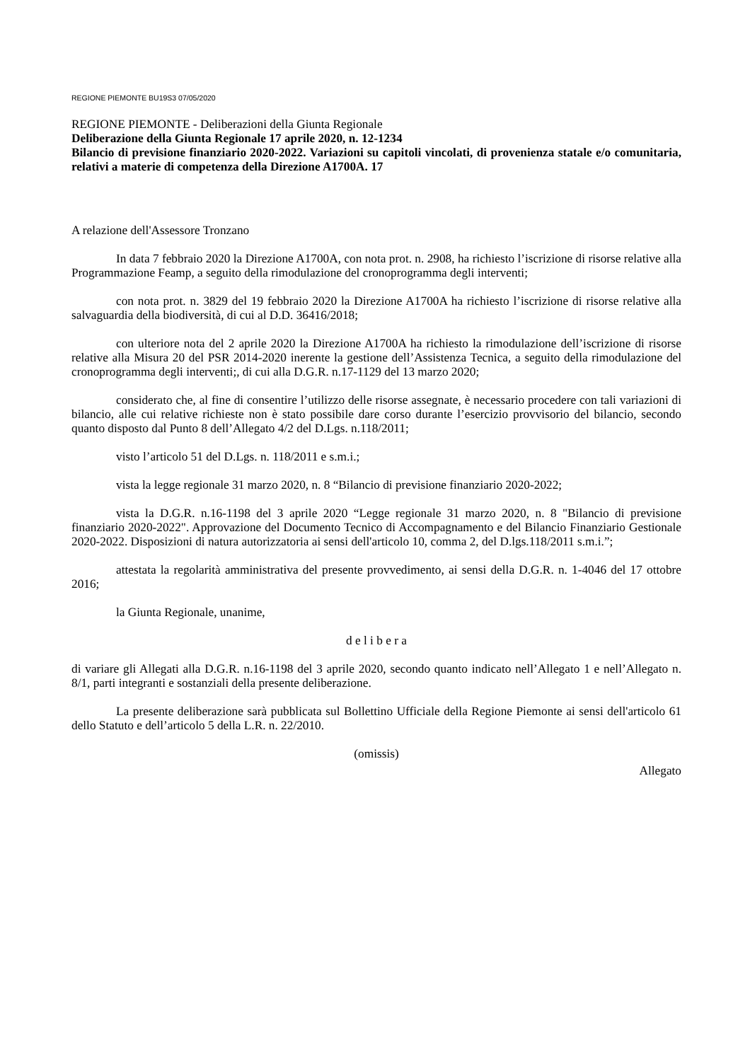REGIONE PIEMONTE BU19S3 07/05/2020
REGIONE PIEMONTE - Deliberazioni della Giunta Regionale
Deliberazione della Giunta Regionale 17 aprile 2020, n. 12-1234
Bilancio di previsione finanziario 2020-2022. Variazioni su capitoli vincolati, di provenienza statale e/o comunitaria, relativi a materie di competenza della Direzione A1700A. 17
A relazione dell'Assessore Tronzano
In data 7 febbraio 2020 la Direzione A1700A, con nota prot. n. 2908, ha richiesto l’iscrizione di risorse relative alla Programmazione Feamp, a seguito della rimodulazione del cronoprogramma degli interventi;
con nota prot. n. 3829 del 19 febbraio 2020 la Direzione A1700A ha richiesto l’iscrizione di risorse relative alla salvaguardia della biodiversità, di cui al D.D. 36416/2018;
con ulteriore nota del 2 aprile 2020 la Direzione A1700A ha richiesto la rimodulazione dell’iscrizione di risorse relative alla Misura 20 del PSR 2014-2020 inerente la gestione dell’Assistenza Tecnica, a seguito della rimodulazione del cronoprogramma degli interventi;, di cui alla D.G.R. n.17-1129 del 13 marzo 2020;
considerato che, al fine di consentire l’utilizzo delle risorse assegnate, è necessario procedere con tali variazioni di bilancio, alle cui relative richieste non è stato possibile dare corso durante l’esercizio provvisorio del bilancio, secondo quanto disposto dal Punto 8 dell’Allegato 4/2 del D.Lgs. n.118/2011;
visto l’articolo 51 del D.Lgs. n. 118/2011 e s.m.i.;
vista la legge regionale 31 marzo 2020, n. 8 “Bilancio di previsione finanziario 2020-2022;
vista la D.G.R. n.16-1198 del 3 aprile 2020 “Legge regionale 31 marzo 2020, n. 8 "Bilancio di previsione finanziario 2020-2022". Approvazione del Documento Tecnico di Accompagnamento e del Bilancio Finanziario Gestionale 2020-2022. Disposizioni di natura autorizzatoria ai sensi dell'articolo 10, comma 2, del D.lgs.118/2011 s.m.i.”;
attestata la regolarità amministrativa del presente provvedimento, ai sensi della D.G.R. n. 1-4046 del 17 ottobre 2016;
la Giunta Regionale, unanime,
d e l i b e r a
di variare gli Allegati alla D.G.R. n.16-1198 del 3 aprile 2020, secondo quanto indicato nell’Allegato 1 e nell’Allegato n. 8/1, parti integranti e sostanziali della presente deliberazione.
La presente deliberazione sarà pubblicata sul Bollettino Ufficiale della Regione Piemonte ai sensi dell'articolo 61 dello Statuto e dell’articolo 5 della L.R. n. 22/2010.
(omissis)
Allegato